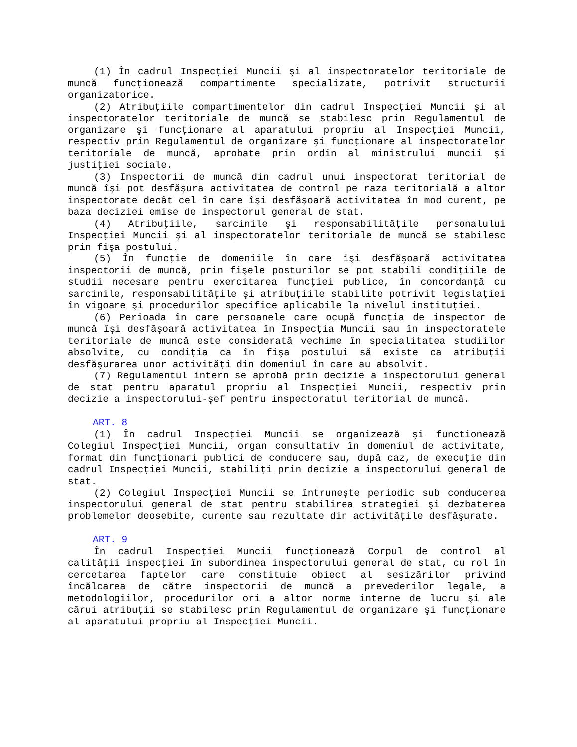(1) În cadrul Inspecţiei Muncii şi al inspectoratelor teritoriale de muncă funcţionează compartimente specializate, potrivit structurii organizatorice.
(2) Atribuţiile compartimentelor din cadrul Inspecţiei Muncii şi al inspectoratelor teritoriale de muncă se stabilesc prin Regulamentul de organizare şi funcţionare al aparatului propriu al Inspecţiei Muncii, respectiv prin Regulamentul de organizare şi funcţionare al inspectoratelor teritoriale de muncă, aprobate prin ordin al ministrului muncii şi justiţiei sociale.
(3) Inspectorii de muncă din cadrul unui inspectorat teritorial de muncă îşi pot desfăşura activitatea de control pe raza teritorială a altor inspectorate decât cel în care îşi desfăşoară activitatea în mod curent, pe baza deciziei emise de inspectorul general de stat.
(4) Atribuţiile, sarcinile şi responsabilităţile personalului Inspecţiei Muncii şi al inspectoratelor teritoriale de muncă se stabilesc prin fişa postului.
(5) În funcţie de domeniile în care îşi desfăşoară activitatea inspectorii de muncă, prin fişele posturilor se pot stabili condiţiile de studii necesare pentru exercitarea funcţiei publice, în concordanţă cu sarcinile, responsabilităţile şi atribuţiile stabilite potrivit legislaţiei în vigoare şi procedurilor specifice aplicabile la nivelul instituţiei.
(6) Perioada în care persoanele care ocupă funcţia de inspector de muncă îşi desfăşoară activitatea în Inspecţia Muncii sau în inspectoratele teritoriale de muncă este considerată vechime în specialitatea studiilor absolvite, cu condiţia ca în fişa postului să existe ca atribuţii desfăşurarea unor activităţi din domeniul în care au absolvit.
(7) Regulamentul intern se aprobă prin decizie a inspectorului general de stat pentru aparatul propriu al Inspecţiei Muncii, respectiv prin decizie a inspectorului-şef pentru inspectoratul teritorial de muncă.
ART. 8
(1) În cadrul Inspecţiei Muncii se organizează şi funcţionează Colegiul Inspecţiei Muncii, organ consultativ în domeniul de activitate, format din funcţionari publici de conducere sau, după caz, de execuţie din cadrul Inspecţiei Muncii, stabiliţi prin decizie a inspectorului general de stat.
(2) Colegiul Inspecţiei Muncii se întruneşte periodic sub conducerea inspectorului general de stat pentru stabilirea strategiei şi dezbaterea problemelor deosebite, curente sau rezultate din activităţile desfăşurate.
ART. 9
În cadrul Inspecţiei Muncii funcţionează Corpul de control al calităţii inspecţiei în subordinea inspectorului general de stat, cu rol în cercetarea faptelor care constituie obiect al sesizărilor privind încălcarea de către inspectorii de muncă a prevederilor legale, a metodologiilor, procedurilor ori a altor norme interne de lucru şi ale cărui atribuţii se stabilesc prin Regulamentul de organizare şi funcţionare al aparatului propriu al Inspecţiei Muncii.